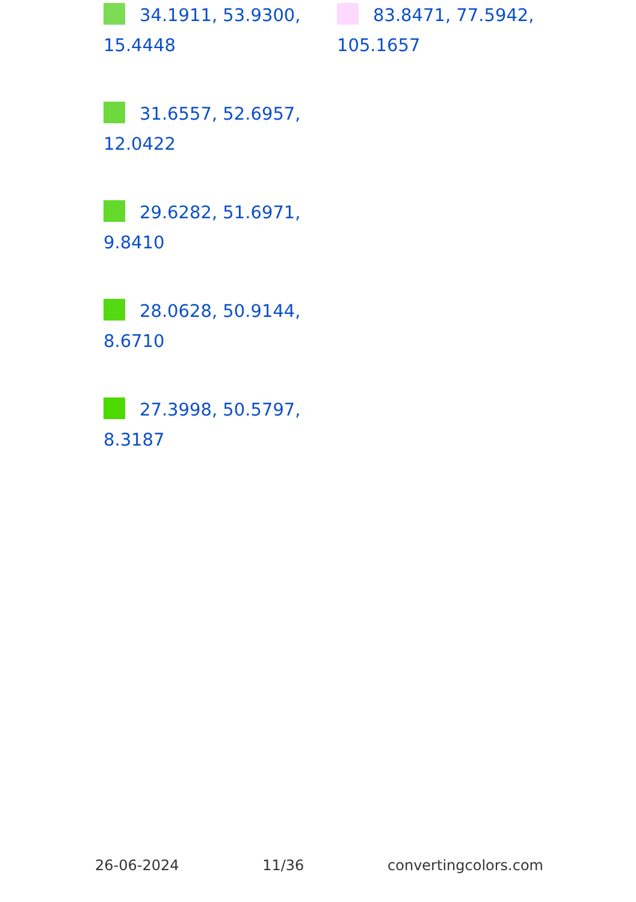34.1911, 53.9300, 15.4448
31.6557, 52.6957, 12.0422
29.6282, 51.6971, 9.8410
28.0628, 50.9144, 8.6710
27.3998, 50.5797, 8.3187
83.8471, 77.5942, 105.1657
26-06-2024 11/36 convertingcolors.com